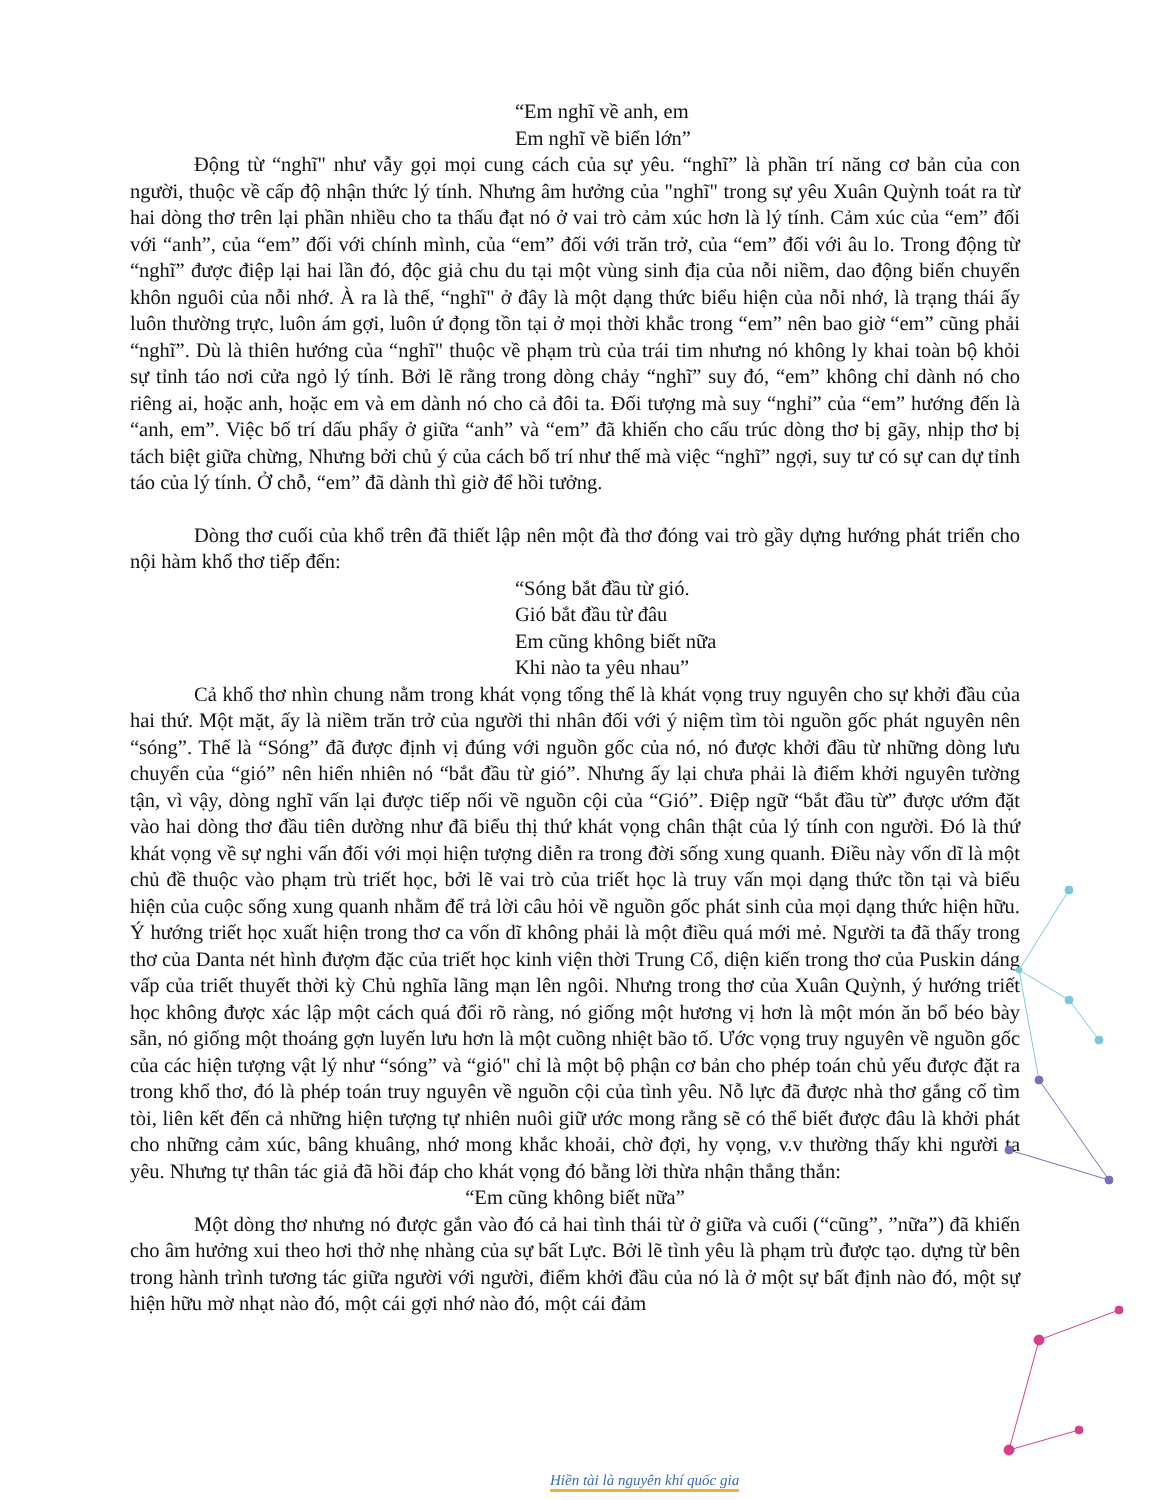“Em nghĩ về anh, em
Em nghĩ về biển lớn”
Động từ “nghĩ" như vẫy gọi mọi cung cách của sự yêu. “nghĩ” là phần trí năng cơ bản của con người, thuộc về cấp độ nhận thức lý tính. Nhưng âm hưởng của "nghĩ" trong sự yêu Xuân Quỳnh toát ra từ hai dòng thơ trên lại phần nhiều cho ta thấu đạt nó ở vai trò cảm xúc hơn là lý tính. Cảm xúc của “em” đối với “anh”, của “em” đối với chính mình, của “em” đối với trăn trở, của “em” đối với âu lo. Trong động từ “nghĩ” được điệp lại hai lần đó, độc giả chu du tại một vùng sinh địa của nỗi niềm, dao động biến chuyển khôn nguôi của nỗi nhớ. À ra là thế, “nghĩ" ở đây là một dạng thức biểu hiện của nỗi nhớ, là trạng thái ấy luôn thường trực, luôn ám gợi, luôn ứ đọng tồn tại ở mọi thời khắc trong “em” nên bao giờ “em” cũng phải “nghĩ”. Dù là thiên hướng của “nghĩ" thuộc về phạm trù của trái tim nhưng nó không ly khai toàn bộ khỏi sự tỉnh táo nơi cửa ngỏ lý tính. Bởi lẽ rằng trong dòng chảy “nghĩ” suy đó, “em” không chỉ dành nó cho riêng ai, hoặc anh, hoặc em và em dành nó cho cả đôi ta. Đối tượng mà suy “nghỉ” của “em” hướng đến là “anh, em”. Việc bố trí dấu phẩy ở giữa “anh” và “em” đã khiến cho cấu trúc dòng thơ bị gãy, nhịp thơ bị tách biệt giữa chừng, Nhưng bởi chủ ý của cách bố trí như thế mà việc “nghĩ” ngợi, suy tư có sự can dự tỉnh táo của lý tính. Ở chỗ, “em” đã dành thì giờ để hồi tưởng.
Dòng thơ cuối của khổ trên đã thiết lập nên một đà thơ đóng vai trò gầy dựng hướng phát triển cho nội hàm khổ thơ tiếp đến:
“Sóng bắt đầu từ gió.
Gió bắt đầu từ đâu
Em cũng không biết nữa
Khi nào ta yêu nhau”
Cả khổ thơ nhìn chung nằm trong khát vọng tổng thể là khát vọng truy nguyên cho sự khởi đầu của hai thứ. Một mặt, ấy là niềm trăn trở của người thi nhân đối với ý niệm tìm tòi nguồn gốc phát nguyên nên “sóng”. Thế là “Sóng” đã được định vị đúng với nguồn gốc của nó, nó được khởi đầu từ những dòng lưu chuyển của “gió” nên hiển nhiên nó “bắt đầu từ gió”. Nhưng ấy lại chưa phải là điểm khởi nguyên tường tận, vì vậy, dòng nghĩ vấn lại được tiếp nối về nguồn cội của “Gió”. Điệp ngữ “bắt đầu từ” được ướm đặt vào hai dòng thơ đầu tiên dường như đã biểu thị thứ khát vọng chân thật của lý tính con người. Đó là thứ khát vọng về sự nghi vấn đối với mọi hiện tượng diễn ra trong đời sống xung quanh. Điều này vốn dĩ là một chủ đề thuộc vào phạm trù triết học, bởi lẽ vai trò của triết học là truy vấn mọi dạng thức tồn tại và biểu hiện của cuộc sống xung quanh nhằm để trả lời câu hỏi về nguồn gốc phát sinh của mọi dạng thức hiện hữu. Ý hướng triết học xuất hiện trong thơ ca vốn dĩ không phải là một điều quá mới mẻ. Người ta đã thấy trong thơ của Danta nét hình đượm đặc của triết học kinh viện thời Trung Cổ, diện kiến trong thơ của Puskin dáng vấp của triết thuyết thời kỳ Chủ nghĩa lãng mạn lên ngôi. Nhưng trong thơ của Xuân Quỳnh, ý hướng triết học không được xác lập một cách quá đổi rõ ràng, nó giống một hương vị hơn là một món ăn bổ béo bày sẵn, nó giống một thoáng gợn luyến lưu hơn là một cuồng nhiệt bão tố. Ước vọng truy nguyên về nguồn gốc của các hiện tượng vật lý như “sóng” và “gió" chỉ là một bộ phận cơ bản cho phép toán chủ yếu được đặt ra trong khổ thơ, đó là phép toán truy nguyên về nguồn cội của tình yêu. Nỗ lực đã được nhà thơ gắng cố tìm tòi, liên kết đến cả những hiện tượng tự nhiên nuôi giữ ước mong rằng sẽ có thể biết được đâu là khởi phát cho những cảm xúc, bâng khuâng, nhớ mong khắc khoải, chờ đợi, hy vọng, v.v thường thấy khi người ta yêu. Nhưng tự thân tác giả đã hồi đáp cho khát vọng đó bằng lời thừa nhận thẳng thắn:
“Em cũng không biết nữa”
Một dòng thơ nhưng nó được gắn vào đó cả hai tình thái từ ở giữa và cuối (“cũng”, ”nữa”) đã khiến cho âm hưởng xui theo hơi thở nhẹ nhàng của sự bất Lực. Bởi lẽ tình yêu là phạm trù được tạo. dựng từ bên trong hành trình tương tác giữa người với người, điểm khởi đầu của nó là ở một sự bất định nào đó, một sự hiện hữu mờ nhạt nào đó, một cái gợi nhớ nào đó, một cái đảm
Hiền tài là nguyên khí quốc gia